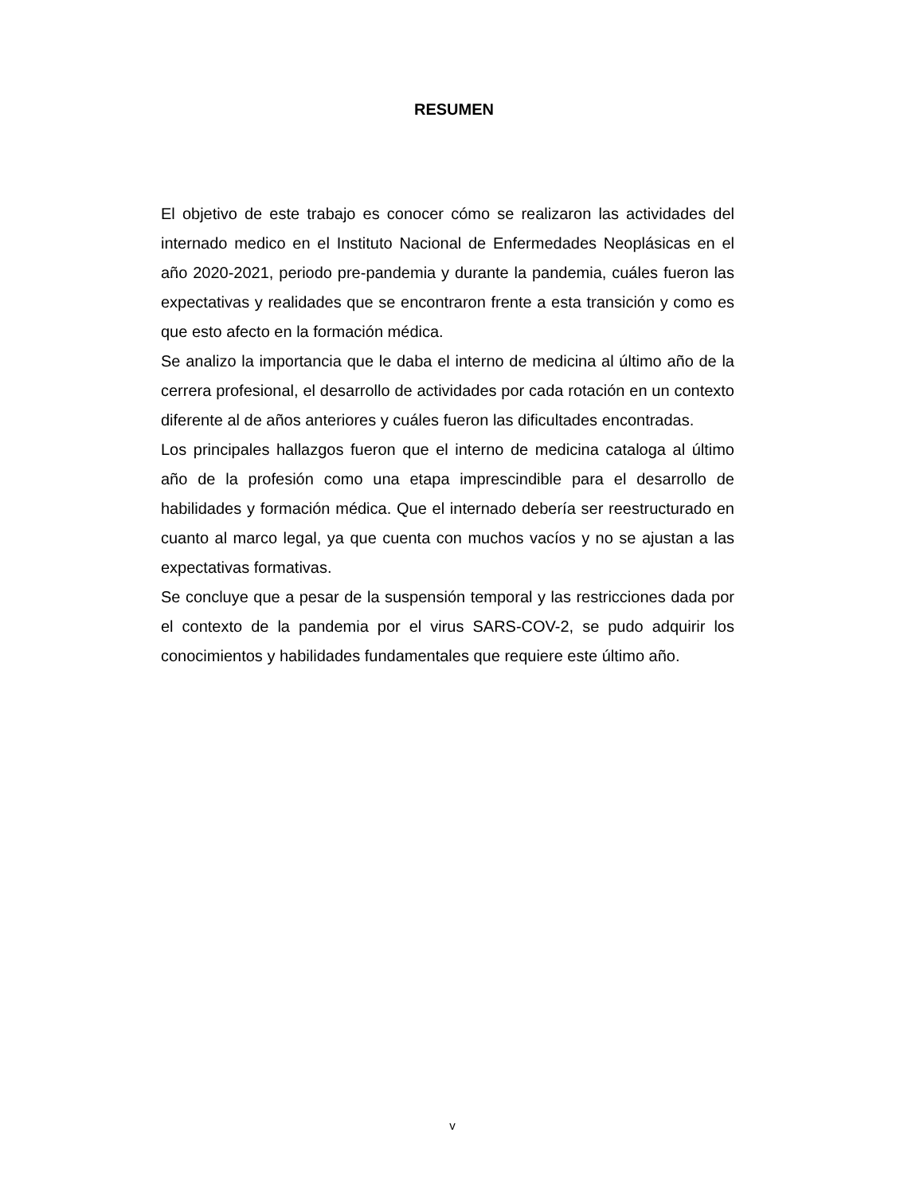RESUMEN
El objetivo de este trabajo es conocer cómo se realizaron las actividades del internado medico en el Instituto Nacional de Enfermedades Neoplásicas en el año 2020-2021, periodo pre-pandemia y durante la pandemia, cuáles fueron las expectativas y realidades que se encontraron frente a esta transición y como es que esto afecto en la formación médica.
Se analizo la importancia que le daba el interno de medicina al último año de la cerrera profesional, el desarrollo de actividades por cada rotación en un contexto diferente al de años anteriores y cuáles fueron las dificultades encontradas.
Los principales hallazgos fueron que el interno de medicina cataloga al último año de la profesión como una etapa imprescindible para el desarrollo de habilidades y formación médica. Que el internado debería ser reestructurado en cuanto al marco legal, ya que cuenta con muchos vacíos y no se ajustan a las expectativas formativas.
Se concluye que a pesar de la suspensión temporal y las restricciones dada por el contexto de la pandemia por el virus SARS-COV-2, se pudo adquirir los conocimientos y habilidades fundamentales que requiere este último año.
v